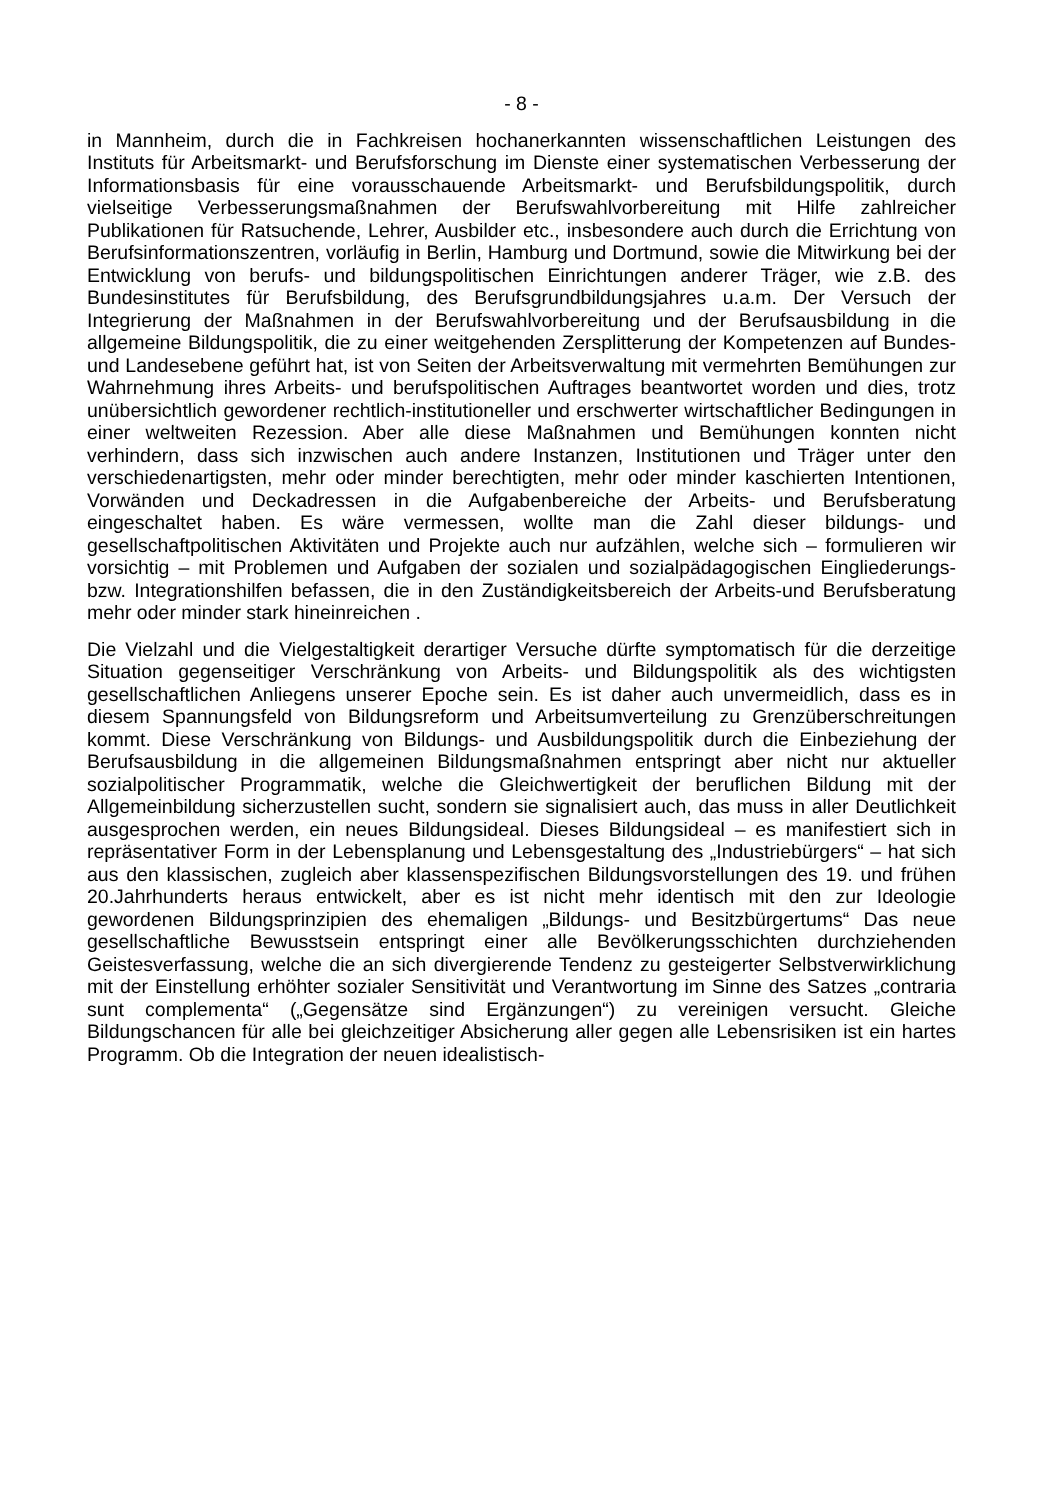- 8 -
in Mannheim, durch die in Fachkreisen hochanerkannten wissenschaftlichen Leistungen des Instituts für Arbeitsmarkt- und Berufsforschung im Dienste einer systematischen Verbesserung der Informationsbasis für eine vorausschauende Arbeitsmarkt- und Berufsbildungspolitik, durch vielseitige Verbesserungsmaßnahmen der Berufswahlvorbereitung mit Hilfe zahlreicher Publikationen für Ratsuchende, Lehrer, Ausbilder etc., insbesondere auch durch die Errichtung von Berufsinformationszentren, vorläufig in Berlin, Hamburg und Dortmund, sowie die Mitwirkung bei der Entwicklung von berufs- und bildungspolitischen Einrichtungen anderer Träger, wie z.B. des Bundesinstitutes für Berufsbildung, des Berufsgrundbildungsjahres u.a.m. Der Versuch der Integrierung der Maßnahmen in der Berufswahlvorbereitung und der Berufsausbildung in die allgemeine Bildungspolitik, die zu einer weitgehenden Zersplitterung der Kompetenzen auf Bundes- und Landesebene geführt hat, ist von Seiten der Arbeitsverwaltung mit vermehrten Bemühungen zur Wahrnehmung ihres Arbeits- und berufspolitischen Auftrages beantwortet worden und dies, trotz unübersichtlich gewordener rechtlich-institutioneller und erschwerter wirtschaftlicher Bedingungen in einer weltweiten Rezession. Aber alle diese Maßnahmen und Bemühungen konnten nicht verhindern, dass sich inzwischen auch andere Instanzen, Institutionen und Träger unter den verschiedenartigsten, mehr oder minder berechtigten, mehr oder minder kaschierten Intentionen, Vorwänden und Deckadressen in die Aufgabenbereiche der Arbeits- und Berufsberatung eingeschaltet haben. Es wäre vermessen, wollte man die Zahl dieser bildungs- und gesellschaftpolitischen Aktivitäten und Projekte auch nur aufzählen, welche sich – formulieren wir vorsichtig – mit Problemen und Aufgaben der sozialen und sozialpädagogischen Eingliederungs- bzw. Integrationshilfen befassen, die in den Zuständigkeitsbereich der Arbeits-und Berufsberatung mehr oder minder stark hineinreichen .
Die Vielzahl und die Vielgestaltigkeit derartiger Versuche dürfte symptomatisch für die derzeitige Situation gegenseitiger Verschränkung von Arbeits- und Bildungspolitik als des wichtigsten gesellschaftlichen Anliegens unserer Epoche sein. Es ist daher auch unvermeidlich, dass es in diesem Spannungsfeld von Bildungsreform und Arbeitsumverteilung zu Grenzüberschreitungen kommt. Diese Verschränkung von Bildungs- und Ausbildungspolitik durch die Einbeziehung der Berufsausbildung in die allgemeinen Bildungsmaßnahmen entspringt aber nicht nur aktueller sozialpolitischer Programmatik, welche die Gleichwertigkeit der beruflichen Bildung mit der Allgemeinbildung sicherzustellen sucht, sondern sie signalisiert auch, das muss in aller Deutlichkeit ausgesprochen werden, ein neues Bildungsideal. Dieses Bildungsideal – es manifestiert sich in repräsentativer Form in der Lebensplanung und Lebensgestaltung des „Industriebürgers“ – hat sich aus den klassischen, zugleich aber klassenspezifischen Bildungsvorstellungen des 19. und frühen 20.Jahrhunderts heraus entwickelt, aber es ist nicht mehr identisch mit den zur Ideologie gewordenen Bildungsprinzipien des ehemaligen „Bildungs- und Besitzbürgertums“ Das neue gesellschaftliche Bewusstsein entspringt einer alle Bevölkerungsschichten durchziehenden Geistesverfassung, welche die an sich divergierende Tendenz zu gesteigerter Selbstverwirklichung mit der Einstellung erhöhter sozialer Sensitivität und Verantwortung im Sinne des Satzes „contraria sunt complementa“ („Gegensätze sind Ergänzungen“) zu vereinigen versucht. Gleiche Bildungschancen für alle bei gleichzeitiger Absicherung aller gegen alle Lebensrisiken ist ein hartes Programm. Ob die Integration der neuen idealistisch-